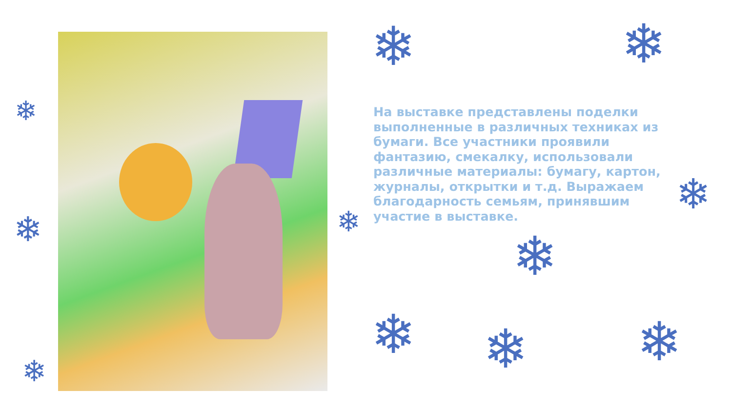❄ ❄
❄
❄
❄ ❄ ❄
❄
❄ ❄
❄
На выставке представлены поделки выполненные в различных техниках из бумаги. Все участники проявили фантазию, смекалку, использовали различные материалы: бумагу, картон, журналы, открытки и т.д. Выражаем благодарность семьям, принявшим участие в выставке.